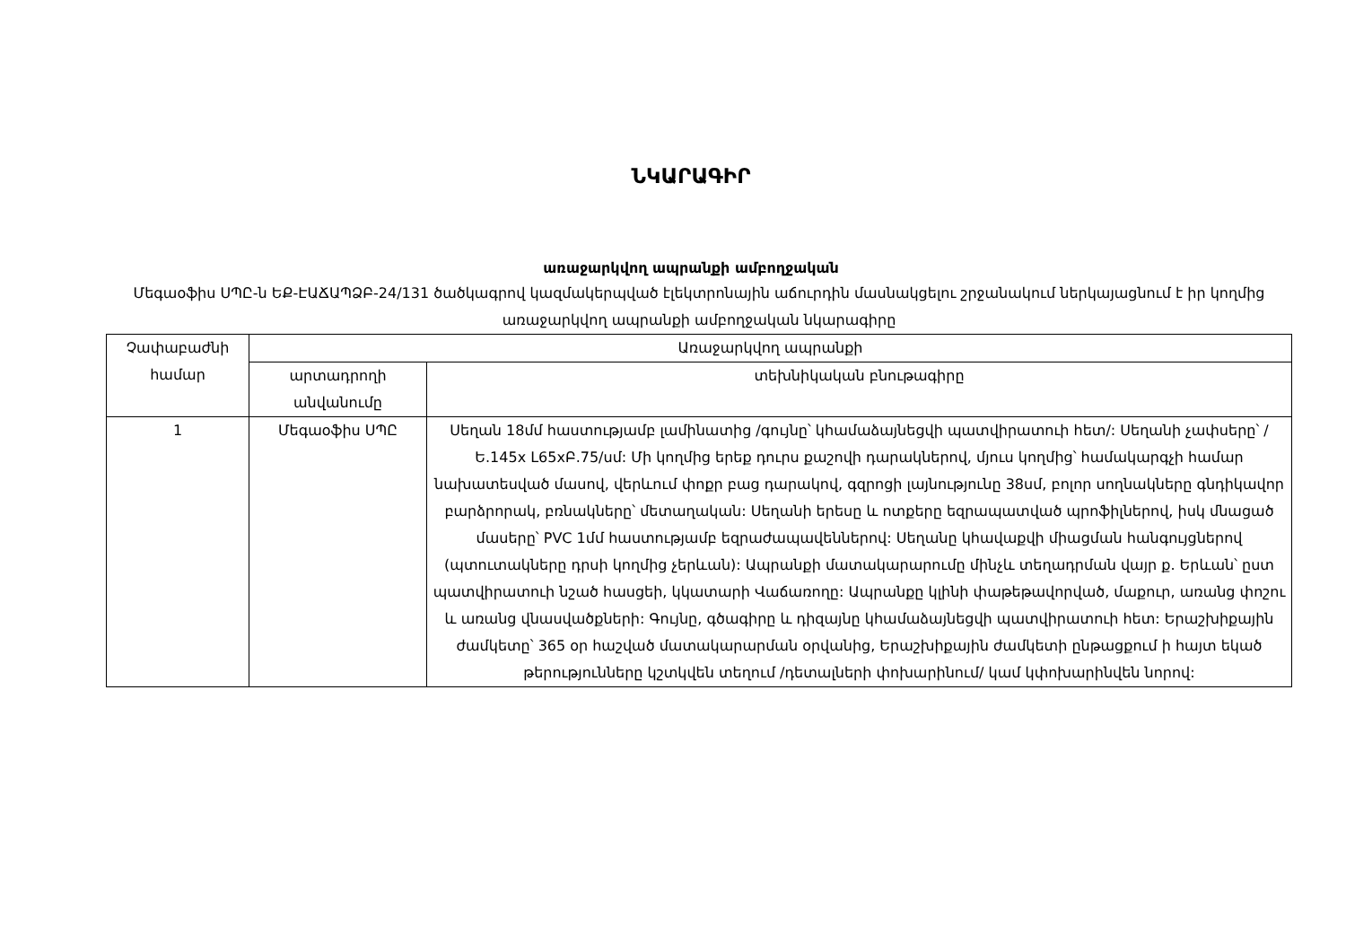ՆԿԱՐԱԳԻՐ
առաջարկվող ապրանքի ամբողջական
Մեգաօֆիս ՍՊԸ-ն ԵՔ-ԷԱՃԱՊՁԲ-24/131 ծածկագրով կազմակերպված էլեկտրոնային աճուրդին մասնակցելու շրջանակում ներկայացնում է իր կողմից առաջարկվող ապրանքի ամբողջական նկարագիրը
| Չափաբաժնի համար | Առաջարկվող ապրանքի | |
| --- | --- | --- |
| | արտադրողի անվանումը | տեխնիկական բնութագիրը |
| 1 | Մեգաօֆիս ՍՊԸ | Սեղան 18մմ հաստությամբ լամինատից /գույնը՝ կհամաձայնեցվի պատվիրատուի հետ/: Սեղանի չափսերը՝ /Ե.145x L65xԲ.75/սմ: Մի կողմից երեք դուրս քաշովի դարակներով, մյուս կողմից՝ համակարգչի համար նախատեսված մասով, վերևում փոքր բաց դարակով, գզրոցի լայնությունը 38սմ, բոլոր սողնակները գնդիկավոր բարձրորակ, բռնակները՝ մետաղական: Սեղանի երեսը և ոտքերը եզրապատված պրոֆիլներով, իսկ մնացած մասերը՝ PVC 1մմ հաստությամբ եզրաժապավեններով: Սեղանը կհավաքվի միացման հանգույցներով (պտուտակները դրսի կողմից չերևան): Ապրանքի մատակարարումը մինչև տեղադրման վայր ք. Երևան՝ ըստ պատվիրատուի նշած հասցեի, կկատարի Վաճառողը: Ապրանքը կլինի փաթեթավորված, մաքուր, առանց փոշու և առանց վնասվածքների: Գույնը, գծագիրը և դիզայնը կհամաձայնեցվի պատվիրատուի հետ: Երաշխիքային ժամկետը՝ 365 օր հաշված մատակարարման օրվանից, Երաշխիքային ժամկետի ընթացքում ի հայտ եկած թերությունները կշտկվեն տեղում /դետալների փոխարինում/ կամ կփոխարինվեն նորով: |